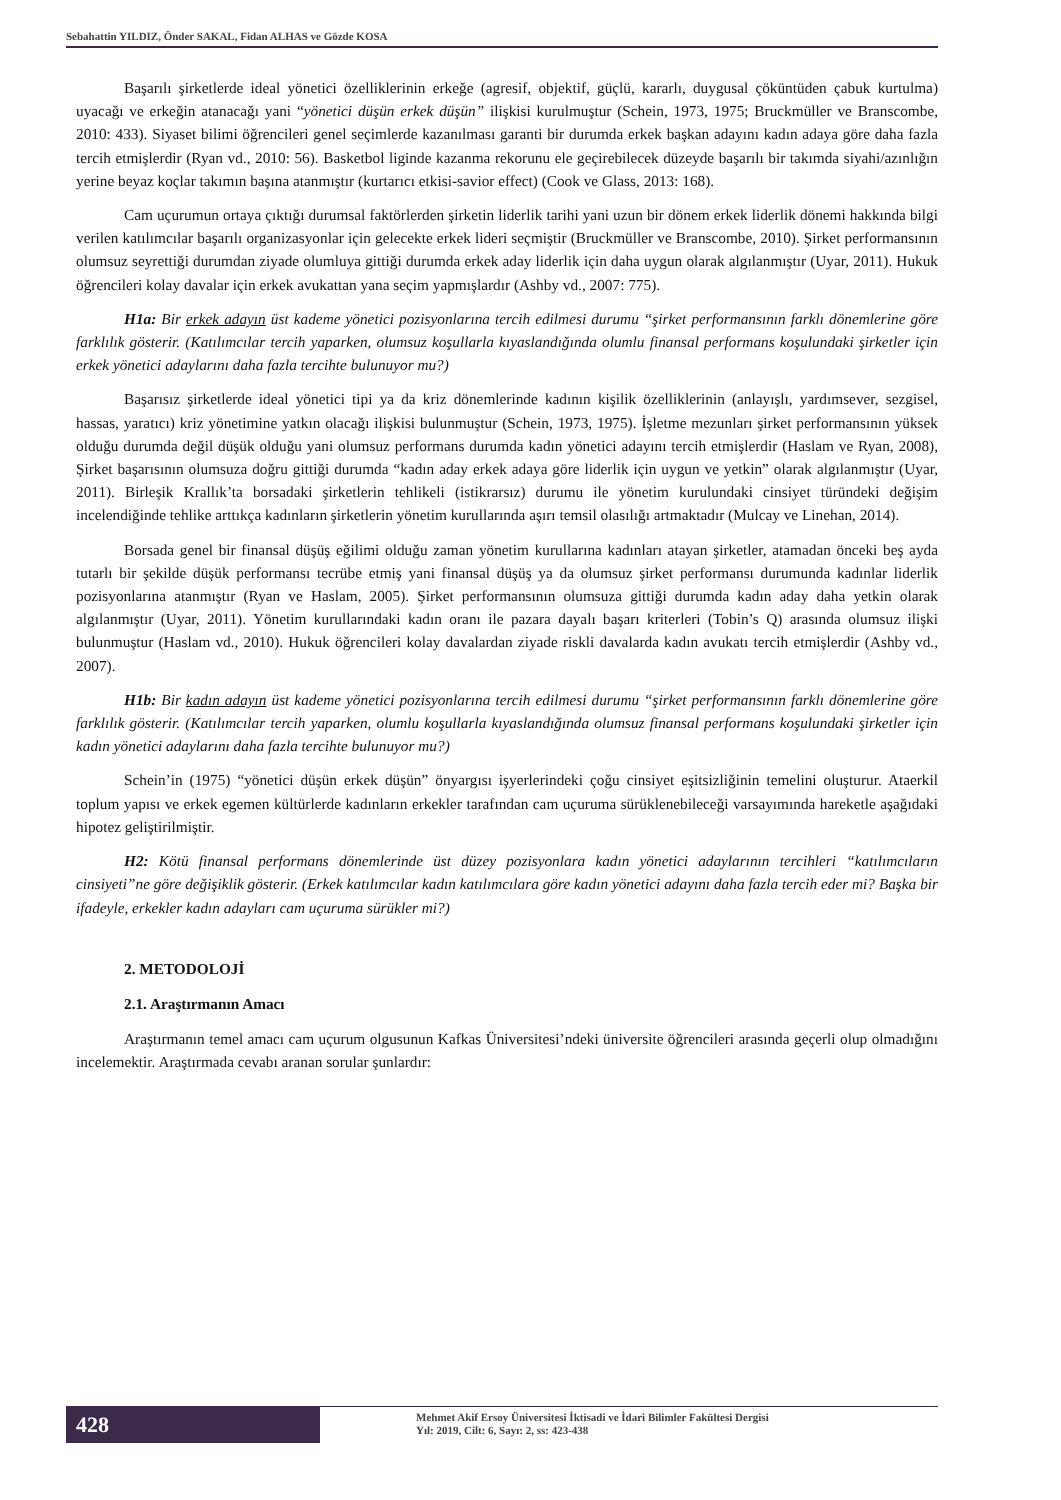Sebahattin YILDIZ, Önder SAKAL, Fidan ALHAS ve Gözde KOSA
Başarılı şirketlerde ideal yönetici özelliklerinin erkeğe (agresif, objektif, güçlü, kararlı, duygusal çöküntüden çabuk kurtulma) uyacağı ve erkeğin atanacağı yani “yönetici düşün erkek düşün” ilişkisi kurulmuştur (Schein, 1973, 1975; Bruckmüller ve Branscombe, 2010: 433). Siyaset bilimi öğrencileri genel seçimlerde kazanılması garanti bir durumda erkek başkan adayını kadın adaya göre daha fazla tercih etmişlerdir (Ryan vd., 2010: 56). Basketbol liginde kazanma rekorunu ele geçirebilecek düzeyde başarılı bir takımda siyahi/azınlığın yerine beyaz koçlar takımın başına atanmıştır (kurtarıcı etkisi-savior effect) (Cook ve Glass, 2013: 168).
Cam uçurumun ortaya çıktığı durumsal faktörlerden şirketin liderlik tarihi yani uzun bir dönem erkek liderlik dönemi hakkında bilgi verilen katılımcılar başarılı organizasyonlar için gelecekte erkek lideri seçmiştir (Bruckmüller ve Branscombe, 2010). Şirket performansının olumsuz seyrettiği durumdan ziyade olumluya gittiği durumda erkek aday liderlik için daha uygun olarak algılanmıştır (Uyar, 2011). Hukuk öğrencileri kolay davalar için erkek avukattan yana seçim yapmışlardır (Ashby vd., 2007: 775).
H1a: Bir erkek adayın üst kademe yönetici pozisyonlarına tercih edilmesi durumu “şirket performansının farklı dönemlerine göre farklılık gösterir. (Katılımcılar tercih yaparken, olumsuz koşullarla kıyaslandığında olumlu finansal performans koşulundaki şirketler için erkek yönetici adaylarını daha fazla tercihte bulunuyor mu?)
Başarısız şirketlerde ideal yönetici tipi ya da kriz dönemlerinde kadının kişilik özelliklerinin (anlayışlı, yardımsever, sezgisel, hassas, yaratıcı) kriz yönetimine yatkın olacağı ilişkisi bulunmuştur (Schein, 1973, 1975). İşletme mezunları şirket performansının yüksek olduğu durumda değil düşük olduğu yani olumsuz performans durumda kadın yönetici adayını tercih etmişlerdir (Haslam ve Ryan, 2008), Şirket başarısının olumsuza doğru gittiği durumda “kadın aday erkek adaya göre liderlik için uygun ve yetkin” olarak algılanmıştır (Uyar, 2011). Birleşik Krallık’ta borsadaki şirketlerin tehlikeli (istikrarsız) durumu ile yönetim kurulundaki cinsiyet türündeki değişim incelendiğinde tehlike arttıkça kadınların şirketlerin yönetim kurullarında aşırı temsil olasılığı artmaktadır (Mulcay ve Linehan, 2014).
Borsada genel bir finansal düşüş eğilimi olduğu zaman yönetim kurullarına kadınları atayan şirketler, atamadan önceki beş ayda tutarlı bir şekilde düşük performansı tecrübe etmiş yani finansal düşüş ya da olumsuz şirket performansı durumunda kadınlar liderlik pozisyonlarına atanmıştır (Ryan ve Haslam, 2005). Şirket performansının olumsuza gittiği durumda kadın aday daha yetkin olarak algılanmıştır (Uyar, 2011). Yönetim kurullarındaki kadın oranı ile pazara dayalı başarı kriterleri (Tobin’s Q) arasında olumsuz ilişki bulunmuştur (Haslam vd., 2010). Hukuk öğrencileri kolay davalardan ziyade riskli davalarda kadın avukatı tercih etmişlerdir (Ashby vd., 2007).
H1b: Bir kadın adayın üst kademe yönetici pozisyonlarına tercih edilmesi durumu “şirket performansının farklı dönemlerine göre farklılık gösterir. (Katılımcılar tercih yaparken, olumlu koşullarla kıyaslandığında olumsuz finansal performans koşulundaki şirketler için kadın yönetici adaylarını daha fazla tercihte bulunuyor mu?)
Schein’in (1975) “yönetici düşün erkek düşün” önyargısı işyerlerindeki çoğu cinsiyet eşitsizliğinin temelini oluşturur. Ataerkil toplum yapısı ve erkek egemen kültürlerde kadınların erkekler tarafından cam uçuruma sürüklenebileceği varsayımında hareketle aşağıdaki hipotez geliştirilmiştir.
H2: Kötü finansal performans dönemlerinde üst düzey pozisyonlara kadın yönetici adaylarının tercihleri “katılımcıların cinsiyeti”ne göre değişiklik gösterir. (Erkek katılımcılar kadın katılımcılara göre kadın yönetici adayını daha fazla tercih eder mi? Başka bir ifadeyle, erkekler kadın adayları cam uçuruma sürükler mi?)
2. METODOLOJİ
2.1. Araştırmanın Amacı
Araştırmanın temel amacı cam uçurum olgusunun Kafkas Üniversitesi’ndeki üniversite öğrencileri arasında geçerli olup olmadığını incelemektir. Araştırmada cevabı aranan sorular şunlardır:
428
Mehmet Akif Ersoy Üniversitesi İktisadi ve İdari Bilimler Fakültesi Dergisi
Yıl: 2019, Cilt: 6, Sayı: 2, ss: 423-438